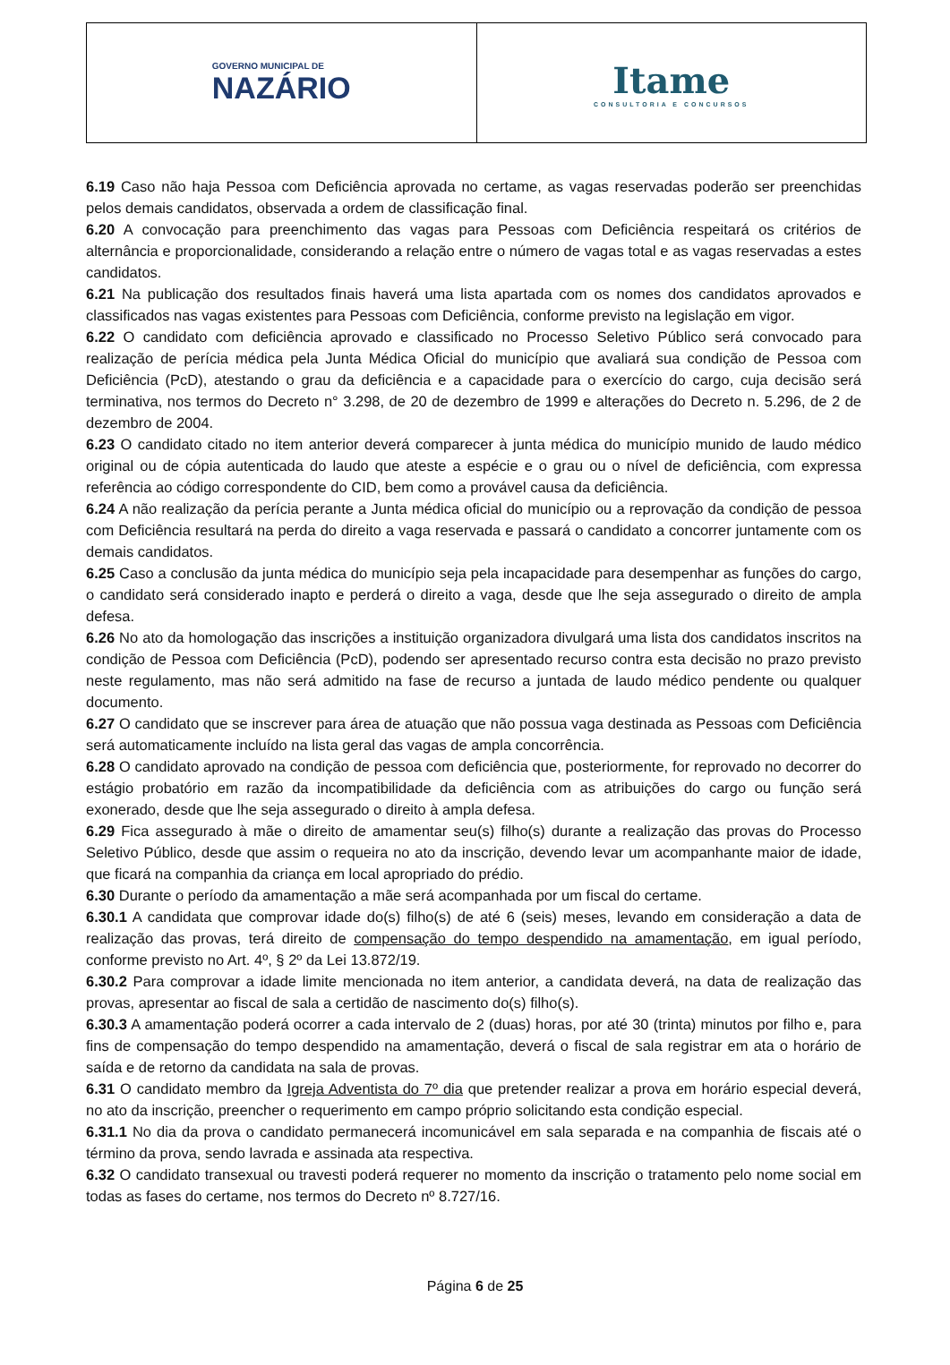GOVERNO MUNICIPAL DE
NAZÁRIO
Itame
CONSULTORIA E CONCURSOS
6.19 Caso não haja Pessoa com Deficiência aprovada no certame, as vagas reservadas poderão ser preenchidas pelos demais candidatos, observada a ordem de classificação final.
6.20 A convocação para preenchimento das vagas para Pessoas com Deficiência respeitará os critérios de alternância e proporcionalidade, considerando a relação entre o número de vagas total e as vagas reservadas a estes candidatos.
6.21 Na publicação dos resultados finais haverá uma lista apartada com os nomes dos candidatos aprovados e classificados nas vagas existentes para Pessoas com Deficiência, conforme previsto na legislação em vigor.
6.22 O candidato com deficiência aprovado e classificado no Processo Seletivo Público será convocado para realização de perícia médica pela Junta Médica Oficial do município que avaliará sua condição de Pessoa com Deficiência (PcD), atestando o grau da deficiência e a capacidade para o exercício do cargo, cuja decisão será terminativa, nos termos do Decreto n° 3.298, de 20 de dezembro de 1999 e alterações do Decreto n. 5.296, de 2 de dezembro de 2004.
6.23 O candidato citado no item anterior deverá comparecer à junta médica do município munido de laudo médico original ou de cópia autenticada do laudo que ateste a espécie e o grau ou o nível de deficiência, com expressa referência ao código correspondente do CID, bem como a provável causa da deficiência.
6.24 A não realização da perícia perante a Junta médica oficial do município ou a reprovação da condição de pessoa com Deficiência resultará na perda do direito a vaga reservada e passará o candidato a concorrer juntamente com os demais candidatos.
6.25 Caso a conclusão da junta médica do município seja pela incapacidade para desempenhar as funções do cargo, o candidato será considerado inapto e perderá o direito a vaga, desde que lhe seja assegurado o direito de ampla defesa.
6.26 No ato da homologação das inscrições a instituição organizadora divulgará uma lista dos candidatos inscritos na condição de Pessoa com Deficiência (PcD), podendo ser apresentado recurso contra esta decisão no prazo previsto neste regulamento, mas não será admitido na fase de recurso a juntada de laudo médico pendente ou qualquer documento.
6.27 O candidato que se inscrever para área de atuação que não possua vaga destinada as Pessoas com Deficiência será automaticamente incluído na lista geral das vagas de ampla concorrência.
6.28 O candidato aprovado na condição de pessoa com deficiência que, posteriormente, for reprovado no decorrer do estágio probatório em razão da incompatibilidade da deficiência com as atribuições do cargo ou função será exonerado, desde que lhe seja assegurado o direito à ampla defesa.
6.29 Fica assegurado à mãe o direito de amamentar seu(s) filho(s) durante a realização das provas do Processo Seletivo Público, desde que assim o requeira no ato da inscrição, devendo levar um acompanhante maior de idade, que ficará na companhia da criança em local apropriado do prédio.
6.30 Durante o período da amamentação a mãe será acompanhada por um fiscal do certame.
6.30.1 A candidata que comprovar idade do(s) filho(s) de até 6 (seis) meses, levando em consideração a data de realização das provas, terá direito de compensação do tempo despendido na amamentação, em igual período, conforme previsto no Art. 4º, § 2º da Lei 13.872/19.
6.30.2 Para comprovar a idade limite mencionada no item anterior, a candidata deverá, na data de realização das provas, apresentar ao fiscal de sala a certidão de nascimento do(s) filho(s).
6.30.3 A amamentação poderá ocorrer a cada intervalo de 2 (duas) horas, por até 30 (trinta) minutos por filho e, para fins de compensação do tempo despendido na amamentação, deverá o fiscal de sala registrar em ata o horário de saída e de retorno da candidata na sala de provas.
6.31 O candidato membro da Igreja Adventista do 7º dia que pretender realizar a prova em horário especial deverá, no ato da inscrição, preencher o requerimento em campo próprio solicitando esta condição especial.
6.31.1 No dia da prova o candidato permanecerá incomunicável em sala separada e na companhia de fiscais até o término da prova, sendo lavrada e assinada ata respectiva.
6.32 O candidato transexual ou travesti poderá requerer no momento da inscrição o tratamento pelo nome social em todas as fases do certame, nos termos do Decreto nº 8.727/16.
Página 6 de 25